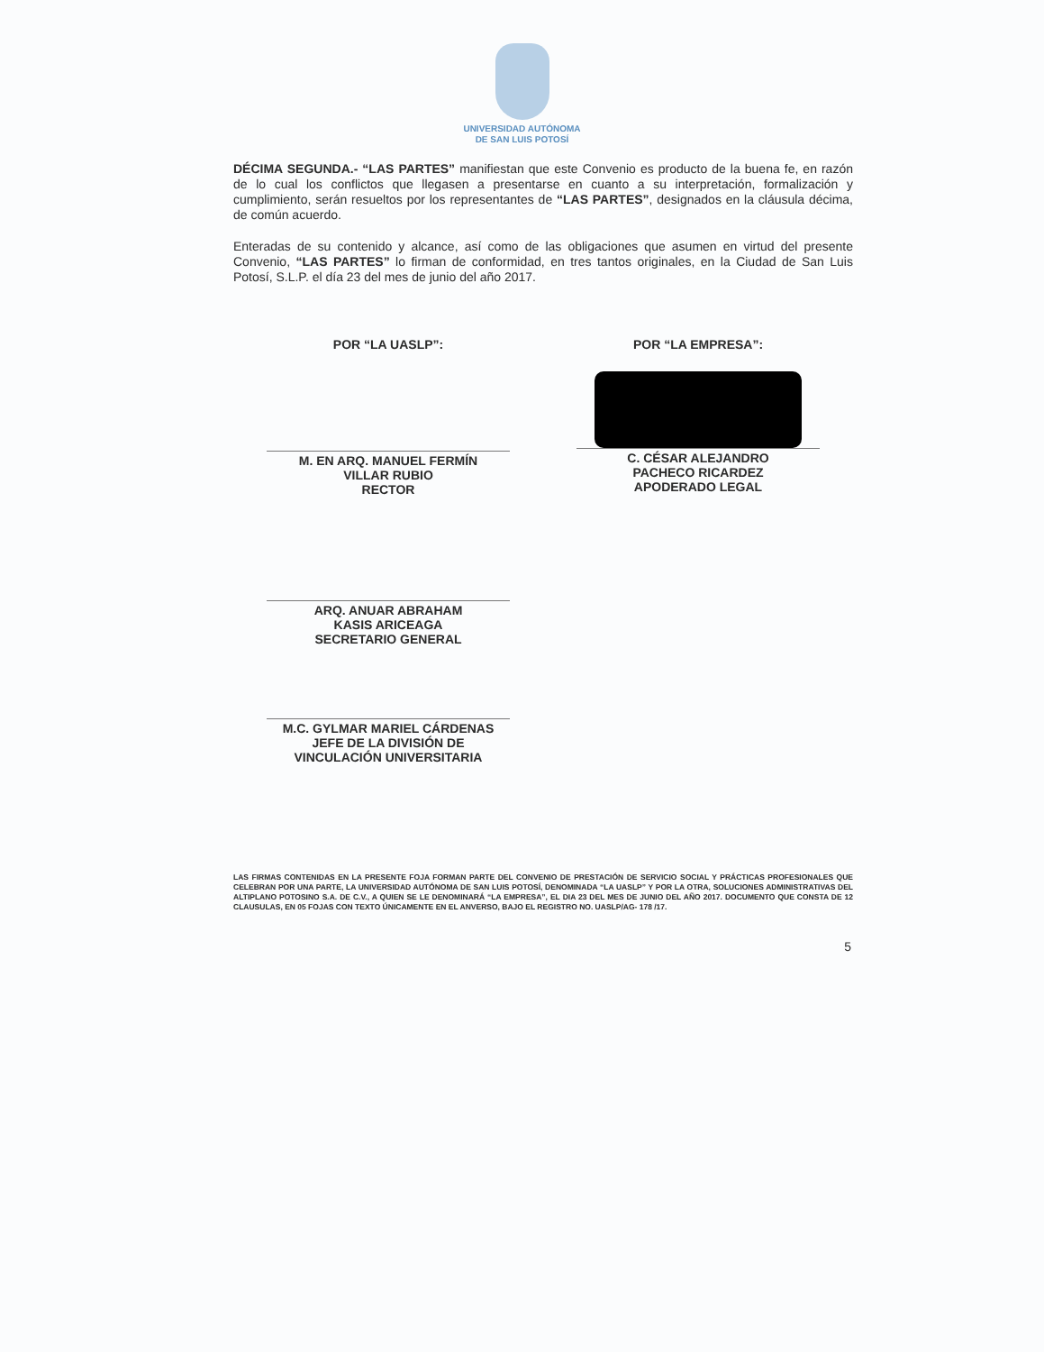UNIVERSIDAD AUTÓNOMA
DE SAN LUIS POTOSÍ
DÉCIMA SEGUNDA.- “LAS PARTES” manifiestan que este Convenio es producto de la buena fe, en razón de lo cual los conflictos que llegasen a presentarse en cuanto a su interpretación, formalización y cumplimiento, serán resueltos por los representantes de “LAS PARTES”, designados en la cláusula décima, de común acuerdo.
Enteradas de su contenido y alcance, así como de las obligaciones que asumen en virtud del presente Convenio, “LAS PARTES” lo firman de conformidad, en tres tantos originales, en la Ciudad de San Luis Potosí, S.L.P. el día 23 del mes de junio del año 2017.
POR “LA UASLP”:
M. EN ARQ. MANUEL FERMÍN
VILLAR RUBIO
RECTOR
ARQ. ANUAR ABRAHAM
KASIS ARICEAGA
SECRETARIO GENERAL
M.C. GYLMAR MARIEL CÁRDENAS
JEFE DE LA DIVISIÓN DE
VINCULACIÓN UNIVERSITARIA
POR “LA EMPRESA”:
C. CÉSAR ALEJANDRO
PACHECO RICARDEZ
APODERADO LEGAL
LAS FIRMAS CONTENIDAS EN LA PRESENTE FOJA FORMAN PARTE DEL CONVENIO DE PRESTACIÓN DE SERVICIO SOCIAL Y PRÁCTICAS PROFESIONALES QUE CELEBRAN POR UNA PARTE, LA UNIVERSIDAD AUTÓNOMA DE SAN LUIS POTOSÍ, DENOMINADA “LA UASLP” Y POR LA OTRA, SOLUCIONES ADMINISTRATIVAS DEL ALTIPLANO POTOSINO S.A. DE C.V., A QUIEN SE LE DENOMINARÁ “LA EMPRESA”, EL DIA 23 DEL MES DE JUNIO DEL AÑO 2017. DOCUMENTO QUE CONSTA DE 12 CLAUSULAS, EN 05 FOJAS CON TEXTO ÚNICAMENTE EN EL ANVERSO, BAJO EL REGISTRO NO. UASLP/AG- 178 /17.
5